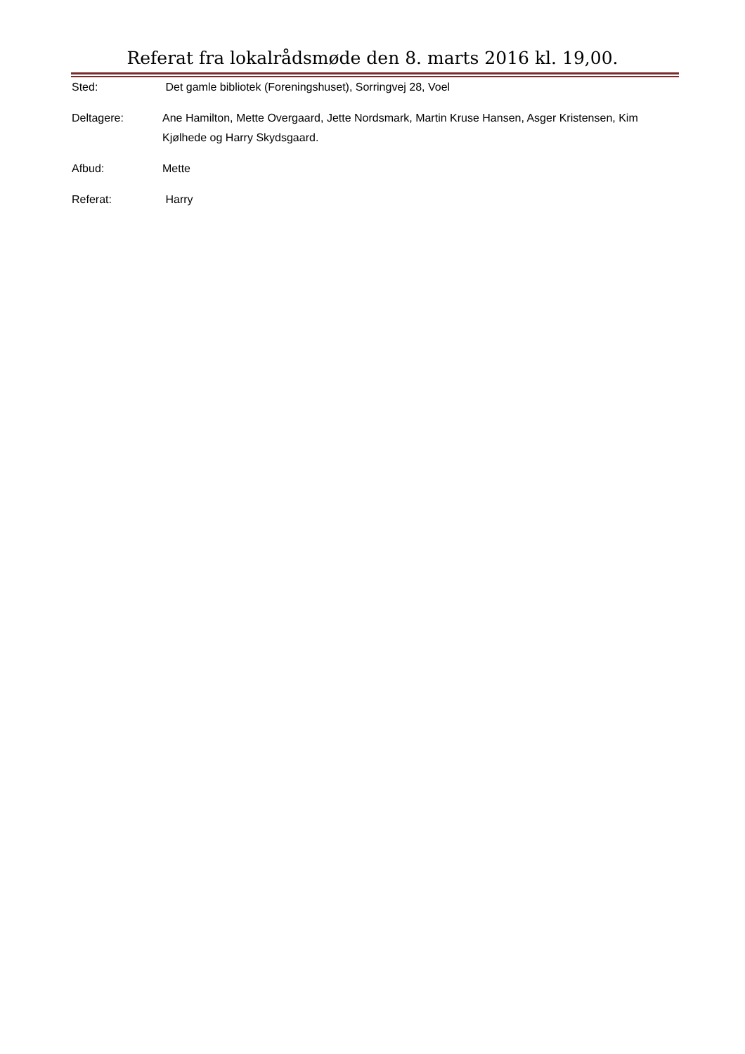Referat fra lokalrådsmøde den 8. marts 2016 kl. 19,00.
Sted: Det gamle bibliotek (Foreningshuset), Sorringvej 28, Voel
Deltagere: Ane Hamilton, Mette Overgaard, Jette Nordsmark, Martin Kruse Hansen, Asger Kristensen, Kim Kjølhede og Harry Skydsgaard.
Afbud: Mette
Referat: Harry